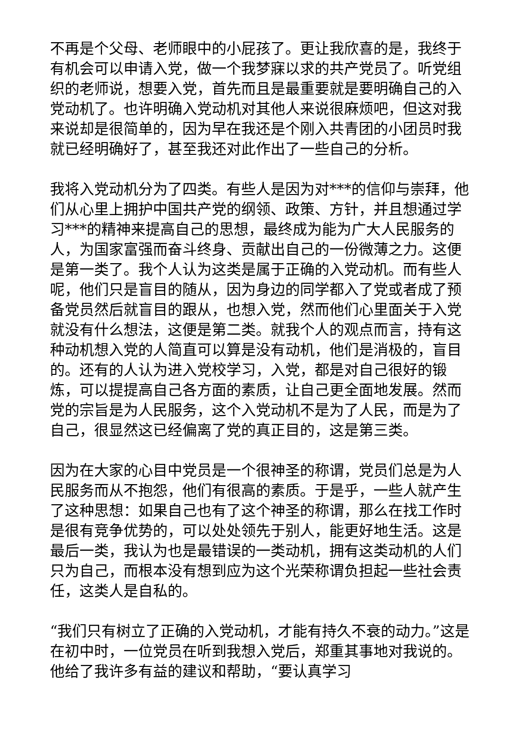不再是个父母、老师眼中的小屁孩了。更让我欣喜的是，我终于有机会可以申请入党，做一个我梦寐以求的共产党员了。听党组织的老师说，想要入党，首先而且是最重要就是要明确自己的入党动机了。也许明确入党动机对其他人来说很麻烦吧，但这对我来说却是很简单的，因为早在我还是个刚入共青团的小团员时我就已经明确好了，甚至我还对此作出了一些自己的分析。
我将入党动机分为了四类。有些人是因为对***的信仰与崇拜，他们从心里上拥护中国共产党的纲领、政策、方针，并且想通过学习***的精神来提高自己的思想，最终成为能为广大人民服务的人，为国家富强而奋斗终身、贡献出自己的一份微薄之力。这便是第一类了。我个人认为这类是属于正确的入党动机。而有些人呢，他们只是盲目的随从，因为身边的同学都入了党或者成了预备党员然后就盲目的跟从，也想入党，然而他们心里面关于入党就没有什么想法，这便是第二类。就我个人的观点而言，持有这种动机想入党的人简直可以算是没有动机，他们是消极的，盲目的。还有的人认为进入党校学习，入党，都是对自己很好的锻炼，可以提提高自己各方面的素质，让自己更全面地发展。然而党的宗旨是为人民服务，这个入党动机不是为了人民，而是为了自己，很显然这已经偏离了党的真正目的，这是第三类。
因为在大家的心目中党员是一个很神圣的称谓，党员们总是为人民服务而从不抱怨，他们有很高的素质。于是乎，一些人就产生了这种思想：如果自己也有了这个神圣的称谓，那么在找工作时是很有竞争优势的，可以处处领先于别人，能更好地生活。这是最后一类，我认为也是最错误的一类动机，拥有这类动机的人们只为自己，而根本没有想到应为这个光荣称谓负担起一些社会责任，这类人是自私的。
“我们只有树立了正确的入党动机，才能有持久不衰的动力。”这是在初中时，一位党员在听到我想入党后，郑重其事地对我说的。他给了我许多有益的建议和帮助，“要认真学习